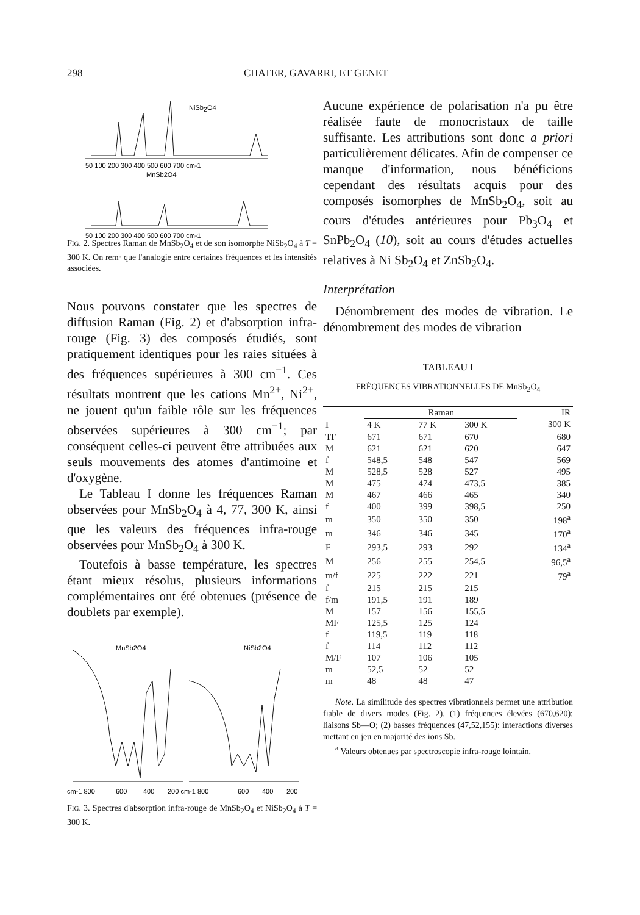298 CHATER, GAVARRI, ET GENET
NiSb2O4
50 100 200 300 400 500 600 700 cm-1
MnSb2O4
50 100 200 300 400 500 600 700 cm-1
FIG. 2. Spectres Raman de MnSb<sub>2</sub>O<sub>4</sub> et de son isomorphe NiSb<sub>2</sub>O<sub>4</sub> à T = 300 K. On rem· que l'analogie entre certaines fréquences et les intensités associées.
Nous pouvons constater que les spectres de diffusion Raman (Fig. 2) et d'absorption infra-rouge (Fig. 3) des composés étudiés, sont pratiquement identiques pour les raies situées à des fréquences supérieures à 300 cm<sup>−1</sup>. Ces résultats montrent que les cations Mn<sup>2+</sup>, Ni<sup>2+</sup>, ne jouent qu'un faible rôle sur les fréquences observées supérieures à 300 cm<sup>−1</sup>; par conséquent celles-ci peuvent être attribuées aux seuls mouvements des atomes d'antimoine et d'oxygène.
Le Tableau I donne les fréquences Raman observées pour MnSb<sub>2</sub>O<sub>4</sub> à 4, 77, 300 K, ainsi que les valeurs des fréquences infra-rouge observées pour MnSb<sub>2</sub>O<sub>4</sub> à 300 K.
Toutefois à basse température, les spectres étant mieux résolus, plusieurs informations complémentaires ont été obtenues (présence de doublets par exemple).
MnSb2O4
NiSb2O4
cm-1 800
600
400
200 cm-1 800
600
400
200
FIG. 3. Spectres d'absorption infra-rouge de MnSb<sub>2</sub>O<sub>4</sub> et NiSb<sub>2</sub>O<sub>4</sub> à T = 300 K.
Aucune expérience de polarisation n'a pu être réalisée faute de monocristaux de taille suffisante. Les attributions sont donc a priori particulièrement délicates. Afin de compenser ce manque d'information, nous bénéficions cependant des résultats acquis pour des composés isomorphes de MnSb<sub>2</sub>O<sub>4</sub>, soit au cours d'études antérieures pour Pb<sub>3</sub>O<sub>4</sub> et SnPb<sub>2</sub>O<sub>4</sub> (10), soit au cours d'études actuelles relatives à Ni Sb<sub>2</sub>O<sub>4</sub> et ZnSb<sub>2</sub>O<sub>4</sub>.
Interprétation
Dénombrement des modes de vibration. Le dénombrement des modes de vibration
TABLEAU I
FRÉQUENCES VIBRATIONNELLES DE MnSb<sub>2</sub>O<sub>4</sub>
| I | Raman | | | IR |
| --- | --- | --- | --- | --- |
| | 4 K | 77 K | 300 K | 300 K |
| TF | 671 | 671 | 670 | 680 |
| M | 621 | 621 | 620 | 647 |
| f | 548,5 | 548 | 547 | 569 |
| M | 528,5 | 528 | 527 | 495 |
| M | 475 | 474 | 473,5 | 385 |
| M | 467 | 466 | 465 | 340 |
| f | 400 | 399 | 398,5 | 250 |
| m | 350 | 350 | 350 | 198<sup>a</sup> |
| m | 346 | 346 | 345 | 170<sup>a</sup> |
| F | 293,5 | 293 | 292 | 134<sup>a</sup> |
| M | 256 | 255 | 254,5 | 96,5<sup>a</sup> |
| m/f | 225 | 222 | 221 | 79<sup>a</sup> |
| f | 215 | 215 | 215 | |
| f/m | 191,5 | 191 | 189 | |
| M | 157 | 156 | 155,5 | |
| MF | 125,5 | 125 | 124 | |
| f | 119,5 | 119 | 118 | |
| f | 114 | 112 | 112 | |
| M/F | 107 | 106 | 105 | |
| m | 52,5 | 52 | 52 | |
| m | 48 | 48 | 47 | |
Note. La similitude des spectres vibrationnels permet une attribution fiable de divers modes (Fig. 2). (1) fréquences élevées (670,620): liaisons Sb—O; (2) basses fréquences (47,52,155): interactions diverses mettant en jeu en majorité des ions Sb.
<sup>a</sup> Valeurs obtenues par spectroscopie infra-rouge lointain.